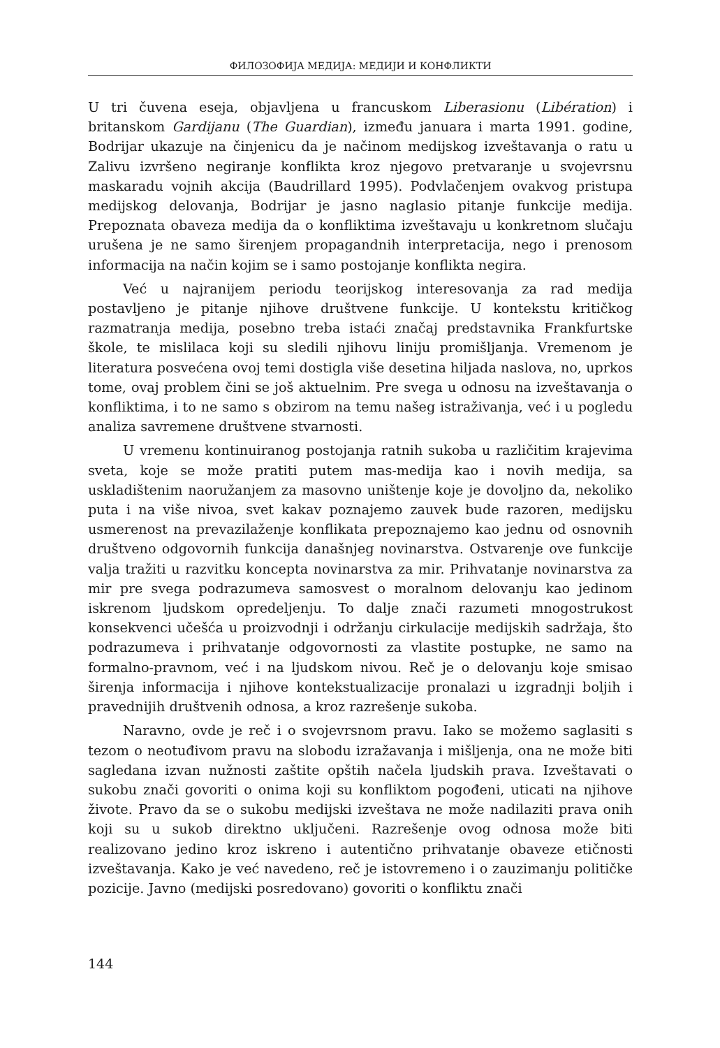ФИЛОЗОФИЈА МЕДИЈА: МЕДИЈИ И КОНФЛИКТИ
U tri čuvena eseja, objavljena u francuskom Liberasionu (Libération) i britanskom Gardijanu (The Guardian), između januara i marta 1991. godine, Bodrijar ukazuje na činjenicu da je načinom medijskog izveštavanja o ratu u Zalivu izvršeno negiranje konflikta kroz njegovo pretvaranje u svojevrsnu maskaradu vojnih akcija (Baudrillard 1995). Podvlačenjem ovakvog pristupa medijskog delovanja, Bodrijar je jasno naglasio pitanje funkcije medija. Prepoznata obaveza medija da o konfliktima izveštavaju u konkretnom slučaju urušena je ne samo širenjem propagandnih interpretacija, nego i prenosom informacija na način kojim se i samo postojanje konflikta negira.
Već u najranijem periodu teorijskog interesovanja za rad medija postavljeno je pitanje njihove društvene funkcije. U kontekstu kritičkog razmatranja medija, posebno treba istaći značaj predstavnika Frankfurtske škole, te mislilaca koji su sledili njihovu liniju promišljanja. Vremenom je literatura posvećena ovoj temi dostigla više desetina hiljada naslova, no, uprkos tome, ovaj problem čini se još aktuelnim. Pre svega u odnosu na izveštavanja o konfliktima, i to ne samo s obzirom na temu našeg istraživanja, već i u pogledu analiza savremene društvene stvarnosti.
U vremenu kontinuiranog postojanja ratnih sukoba u različitim krajevima sveta, koje se može pratiti putem mas-medija kao i novih medija, sa uskladištenim naoružanjem za masovno uništenje koje je dovoljno da, nekoliko puta i na više nivoa, svet kakav poznajemo zauvek bude razoren, medijsku usmerenost na prevazilaženje konflikata prepoznajemo kao jednu od osnovnih društveno odgovornih funkcija današnjeg novinarstva. Ostvarenje ove funkcije valja tražiti u razvitku koncepta novinarstva za mir. Prihvatanje novinarstva za mir pre svega podrazumeva samosvest o moralnom delovanju kao jedinom iskrenom ljudskom opredeljenju. To dalje znači razumeti mnogostrukost konsekvenci učešća u proizvodnji i održanju cirkulacije medijskih sadržaja, što podrazumeva i prihvatanje odgovornosti za vlastite postupke, ne samo na formalno-pravnom, već i na ljudskom nivou. Reč je o delovanju koje smisao širenja informacija i njihove kontekstualizacije pronalazi u izgradnji boljih i pravednijih društvenih odnosa, a kroz razrešenje sukoba.
Naravno, ovde je reč i o svojevrsnom pravu. Iako se možemo saglasiti s tezom o neotuđivom pravu na slobodu izražavanja i mišljenja, ona ne može biti sagledana izvan nužnosti zaštite opštih načela ljudskih prava. Izveštavati o sukobu znači govoriti o onima koji su konfliktom pogođeni, uticati na njihove živote. Pravo da se o sukobu medijski izveštava ne može nadilaziti prava onih koji su u sukob direktno uključeni. Razrešenje ovog odnosa može biti realizovano jedino kroz iskreno i autentično prihvatanje obaveze etičnosti izveštavanja. Kako je već navedeno, reč je istovremeno i o zauzimanju političke pozicije. Javno (medijski posredovano) govoriti o konfliktu znači
144